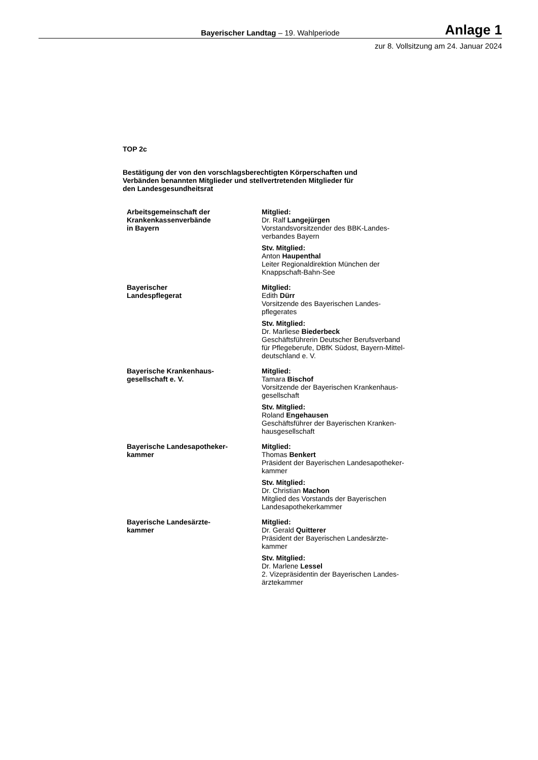Bayerischer Landtag – 19. Wahlperiode
Anlage 1
zur 8. Vollsitzung am 24. Januar 2024
TOP 2c
Bestätigung der von den vorschlagsberechtigten Körperschaften und
Verbänden benannten Mitglieder und stellvertretenden Mitglieder für
den Landesgesundheitsrat
| Arbeitsgemeinschaft der Krankenkassenverbände in Bayern | Mitglied: Dr. Ralf Langejürgen Vorstandsvorsitzender des BBK-Landes- verbandes Bayern Stv. Mitglied: Anton Haupenthal Leiter Regionaldirektion München der Knappschaft-Bahn-See |
| Bayerischer Landespflegerat | Mitglied: Edith Dürr Vorsitzende des Bayerischen Landes- pflegerates Stv. Mitglied: Dr. Marliese Biederbeck Geschäftsführerin Deutscher Berufsverband für Pflegeberufe, DBfK Südost, Bayern-Mittel- deutschland e. V. |
| Bayerische Krankenhaus- gesellschaft e. V. | Mitglied: Tamara Bischof Vorsitzende der Bayerischen Krankenhaus- gesellschaft Stv. Mitglied: Roland Engehausen Geschäftsführer der Bayerischen Kranken- hausgesellschaft |
| Bayerische Landesapotheker- kammer | Mitglied: Thomas Benkert Präsident der Bayerischen Landesapotheker- kammer Stv. Mitglied: Dr. Christian Machon Mitglied des Vorstands der Bayerischen Landesapothekerkammer |
| Bayerische Landesärzte- kammer | Mitglied: Dr. Gerald Quitterer Präsident der Bayerischen Landesärzte- kammer Stv. Mitglied: Dr. Marlene Lessel 2. Vizepräsidentin der Bayerischen Landes- ärztekammer |